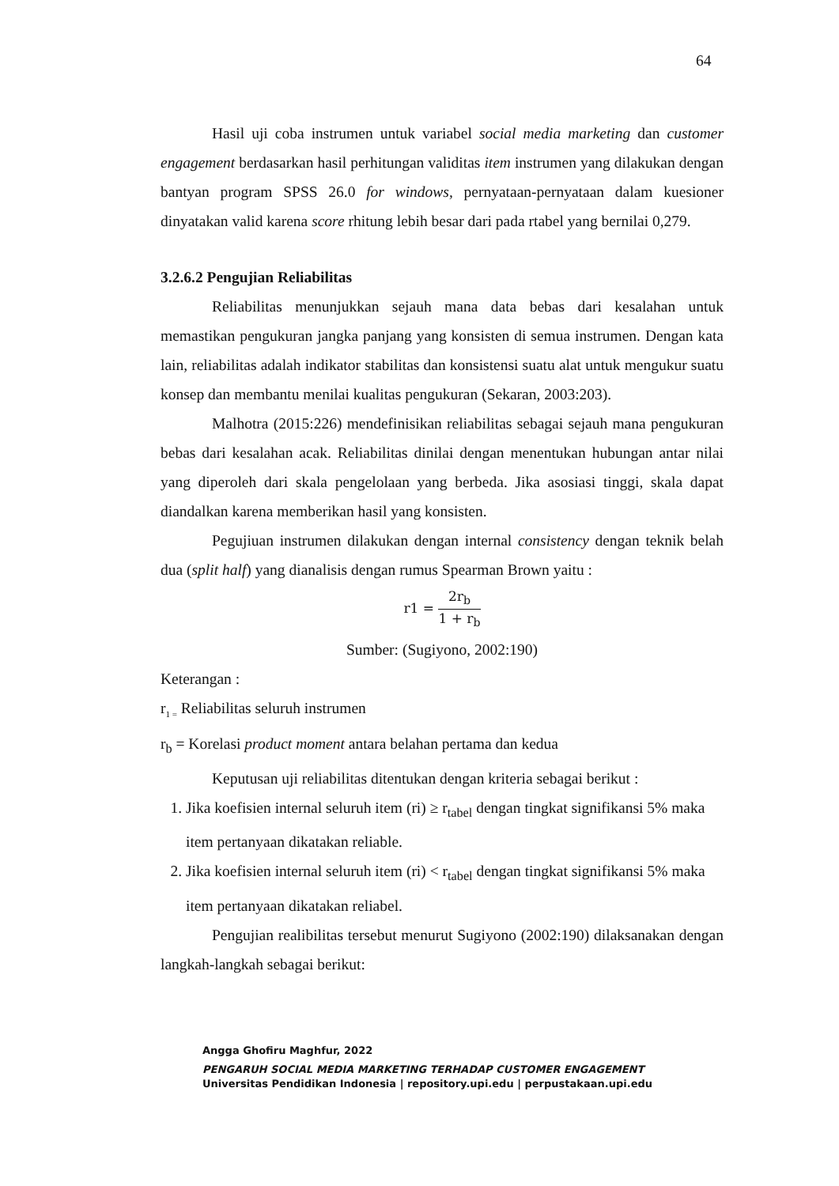64
Hasil uji coba instrumen untuk variabel social media marketing dan customer engagement berdasarkan hasil perhitungan validitas item instrumen yang dilakukan dengan bantyan program SPSS 26.0 for windows, pernyataan-pernyataan dalam kuesioner dinyatakan valid karena score rhitung lebih besar dari pada rtabel yang bernilai 0,279.
3.2.6.2 Pengujian Reliabilitas
Reliabilitas menunjukkan sejauh mana data bebas dari kesalahan untuk memastikan pengukuran jangka panjang yang konsisten di semua instrumen. Dengan kata lain, reliabilitas adalah indikator stabilitas dan konsistensi suatu alat untuk mengukur suatu konsep dan membantu menilai kualitas pengukuran (Sekaran, 2003:203).
Malhotra (2015:226) mendefinisikan reliabilitas sebagai sejauh mana pengukuran bebas dari kesalahan acak. Reliabilitas dinilai dengan menentukan hubungan antar nilai yang diperoleh dari skala pengelolaan yang berbeda. Jika asosiasi tinggi, skala dapat diandalkan karena memberikan hasil yang konsisten.
Pegujiuan instrumen dilakukan dengan internal consistency dengan teknik belah dua (split half) yang dianalisis dengan rumus Spearman Brown yaitu :
r1 = 2r<sub>b</sub> 1 + r<sub>b</sub>
Sumber: (Sugiyono, 2002:190)
Keterangan :
r<sub>1 =</sub> Reliabilitas seluruh instrumen
r<sub>b</sub> = Korelasi product moment antara belahan pertama dan kedua
Keputusan uji reliabilitas ditentukan dengan kriteria sebagai berikut :
1. Jika koefisien internal seluruh item (ri) ≥ r<sub>tabel</sub> dengan tingkat signifikansi 5% maka item pertanyaan dikatakan reliable.
2. Jika koefisien internal seluruh item (ri) < r<sub>tabel</sub> dengan tingkat signifikansi 5% maka item pertanyaan dikatakan reliabel.
Pengujian realibilitas tersebut menurut Sugiyono (2002:190) dilaksanakan dengan langkah-langkah sebagai berikut:
Angga Ghofiru Maghfur, 2022
PENGARUH SOCIAL MEDIA MARKETING TERHADAP CUSTOMER ENGAGEMENT
Universitas Pendidikan Indonesia | repository.upi.edu | perpustakaan.upi.edu